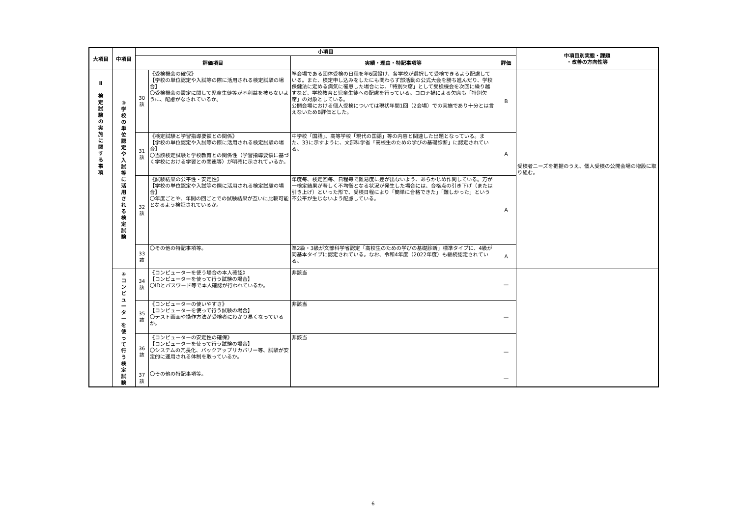| 大項目 | 中項目 | 小項目 | | | | 中項目別実態・課題 ・改善の方向性等 |
| --- | --- | --- | --- | --- | --- | --- |
| | | 評価項目 | | 実績・理由・特記事項等 | 評価 | |
| Ⅱ 検 定 試 験 の 実 施 に 関 す る 事 項 | ③ 学 校 の 単 位 認 定 や 入 試 等 に 活 用 さ れ る 検 定 試 験 | 30 該 | 《受検機会の確保》 【学校の単位認定や入試等の際に活用される検定試験の場合】 〇受検機会の設定に関して児童生徒等が不利益を被らないように、配慮がなされているか。 | 準会場である団体受検の日程を年6回設け、各学校が選択して受検できるよう配慮している。また、検定申し込みをしたにも関わらず部活動の公式大会を勝ち進んだり、学校保健法に定める病気に罹患した場合には、「特別欠席」として受検機会を次回に繰り越すなど、学校教育と児童生徒への配慮を行っている。コロナ禍による欠席も「特別欠席」の対象としている。 公開会場における個人受検については現状年間1回（2会場）での実施であり十分とは言えないためB評価とした。 | B | 受検者ニーズを把握のうえ、個人受検の公開会場の増設に取り組む。 |
| | | 31 該 | 《検定試験と学習指導要領との関係》 【学校の単位認定や入試等の際に活用される検定試験の場合】 〇当該検定試験と学校教育との関係性（学習指導要領に基づく学校における学習との関連等）が明確に示されているか。 | 中学校「国語」、高等学校「現代の国語」等の内容と関連した出題となっている。また、33に示すように、文部科学省「高校生のための学びの基礎診断」に認定されている。 | A | |
| | | 32 該 | 《試験結果の公平性・安定性》 【学校の単位認定や入試等の際に活用される検定試験の場合】 〇年度ごとや、年間の回ごとでの試験結果が互いに比較可能となるよう検証されているか。 | 年度毎、検定回毎、日程毎で難易度に差が出ないよう、あらかじめ作問している。万が一検定結果が著しく不均衡となる状況が発生した場合には、合格点の引き下げ（または引き上げ）といった形で、受検日程により「簡単に合格できた」「難しかった」という不公平が生じないよう配慮している。 | A | |
| | | 33 該 | 〇その他の特記事項等。 | 準2級・3級が文部科学省認定「高校生のための学びの基礎診断」標準タイプに、4級が同基本タイプに認定されている。なお、令和4年度（2022年度）も継続認定されている。 | A | |
| | ④ コ ン ピ ュ ー タ ー を 使 っ て 行 う 検 定 試 験 | 34 該 | 《コンピューターを使う場合の本人確認》 【コンピューターを使って行う試験の場合】 〇IDとパスワード等で本人確認が行われているか。 | 非該当 | — | |
| | | 35 該 | 《コンピューターの使いやすさ》 【コンピューターを使って行う試験の場合】 〇テスト画面や操作方法が受検者にわかり易くなっているか。 | 非該当 | — | |
| | | 36 該 | 《コンピューターの安定性の確保》 【コンピューターを使って行う試験の場合】 〇システムの冗長化、バックアップリカバリー等、試験が安定的に運用される体制を取っているか。 | 非該当 | — | |
| | | 37 該 | 〇その他の特記事項等。 | | — | |
6